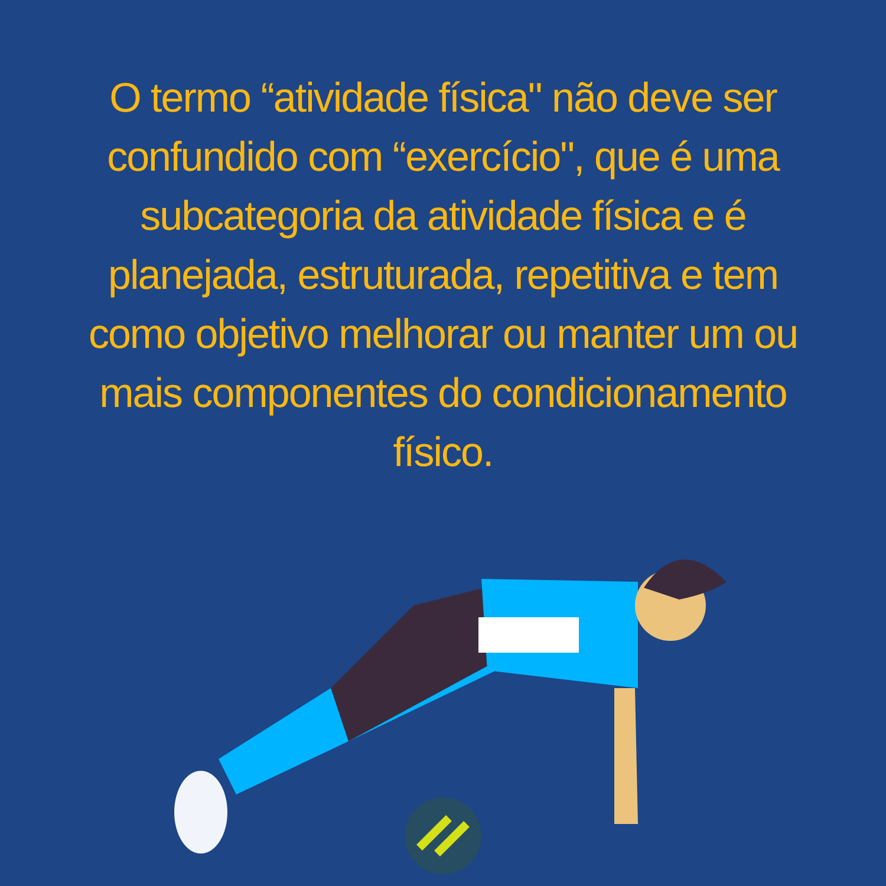O termo “atividade física" não deve ser confundido com “exercício", que é uma subcategoria da atividade física e é planejada, estruturada, repetitiva e tem como objetivo melhorar ou manter um ou mais componentes do condicionamento físico.